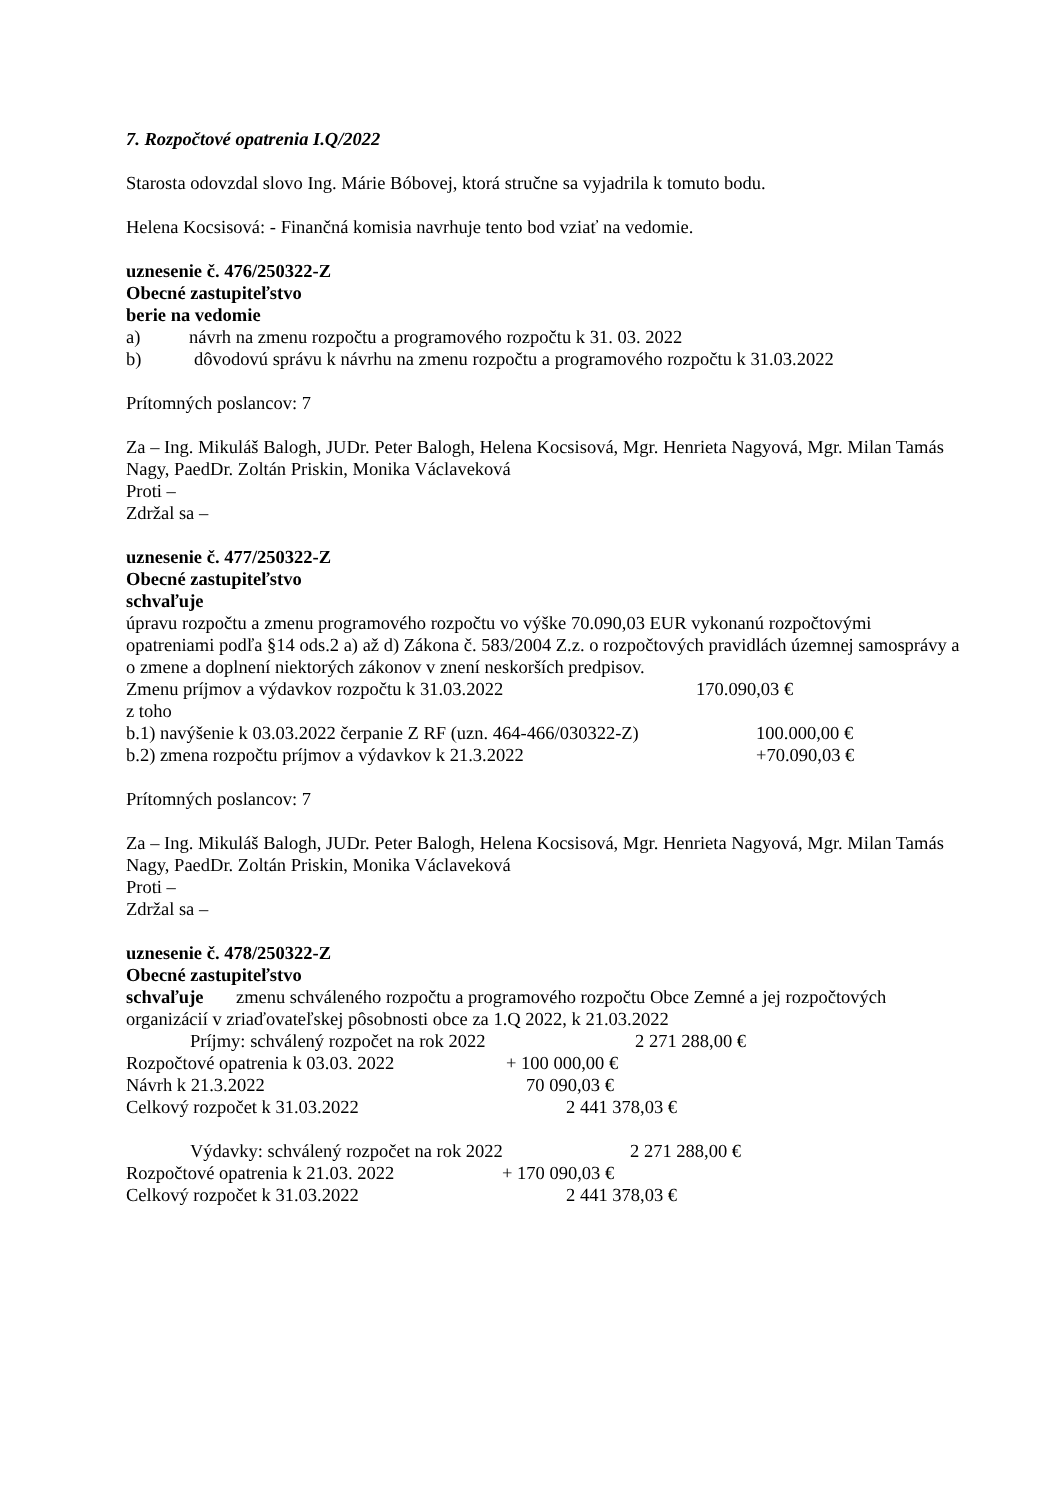7. Rozpočtové opatrenia I.Q/2022
Starosta odovzdal slovo Ing. Márie Bóbovej, ktorá stručne sa vyjadrila k tomuto bodu.
Helena Kocsisová: - Finančná komisia navrhuje tento bod vziať na vedomie.
uznesenie č. 476/250322-Z
Obecné zastupiteľstvo
berie na vedomie
a) návrh na zmenu rozpočtu a programového rozpočtu k 31. 03. 2022
b) dôvodovú správu k návrhu na zmenu rozpočtu a programového rozpočtu k 31.03.2022
Prítomných poslancov: 7
Za – Ing. Mikuláš Balogh, JUDr. Peter Balogh, Helena Kocsisová, Mgr. Henrieta Nagyová, Mgr. Milan Tamás Nagy, PaedDr. Zoltán Priskin, Monika Václaveková
Proti –
Zdržal sa –
uznesenie č. 477/250322-Z
Obecné zastupiteľstvo
schvaľuje
úpravu rozpočtu a zmenu programového rozpočtu vo výške 70.090,03 EUR vykonanú rozpočtovými opatreniami podľa §14 ods.2 a) až d) Zákona č. 583/2004 Z.z. o rozpočtových pravidlách územnej samosprávy a o zmene a doplnení niektorých zákonov v znení neskorších predpisov.
Zmenu príjmov a výdavkov rozpočtu k 31.03.2022 170.090,03 €
z toho
b.1) navýšenie k 03.03.2022 čerpanie Z RF (uzn. 464-466/030322-Z) 100.000,00 €
b.2) zmena rozpočtu príjmov a výdavkov k 21.3.2022 +70.090,03 €
Prítomných poslancov: 7
Za – Ing. Mikuláš Balogh, JUDr. Peter Balogh, Helena Kocsisová, Mgr. Henrieta Nagyová, Mgr. Milan Tamás Nagy, PaedDr. Zoltán Priskin, Monika Václaveková
Proti –
Zdržal sa –
uznesenie č. 478/250322-Z
Obecné zastupiteľstvo
schvaľuje zmenu schváleného rozpočtu a programového rozpočtu Obce Zemné a jej rozpočtových organizácií v zriaďovateľskej pôsobnosti obce za 1.Q 2022, k 21.03.2022
Príjmy: schválený rozpočet na rok 2022 2 271 288,00 €
Rozpočtové opatrenia k 03.03. 2022 + 100 000,00 €
Návrh k 21.3.2022 70 090,03 €
Celkový rozpočet k 31.03.2022 2 441 378,03 €
Výdavky: schválený rozpočet na rok 2022 2 271 288,00 €
Rozpočtové opatrenia k 21.03. 2022 + 170 090,03 €
Celkový rozpočet k 31.03.2022 2 441 378,03 €